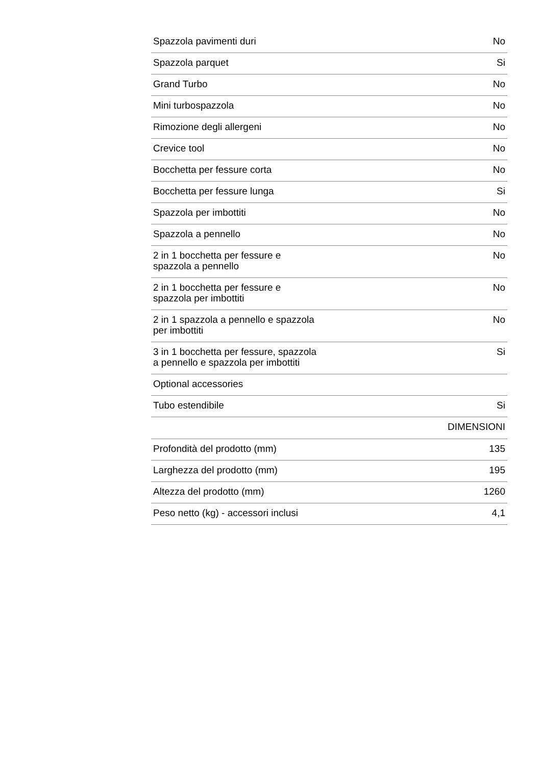| Spazzola pavimenti duri | No |
| Spazzola parquet | Si |
| Grand Turbo | No |
| Mini turbospazzola | No |
| Rimozione degli allergeni | No |
| Crevice tool | No |
| Bocchetta per fessure corta | No |
| Bocchetta per fessure lunga | Si |
| Spazzola per imbottiti | No |
| Spazzola a pennello | No |
| 2 in 1 bocchetta per fessure e spazzola a pennello | No |
| 2 in 1 bocchetta per fessure e spazzola per imbottiti | No |
| 2 in 1 spazzola a pennello e spazzola per imbottiti | No |
| 3 in 1 bocchetta per fessure, spazzola a pennello e spazzola per imbottiti | Si |
| Optional accessories | |
| Tubo estendibile | Si |
| | DIMENSIONI |
| Profondità del prodotto (mm) | 135 |
| Larghezza del prodotto (mm) | 195 |
| Altezza del prodotto (mm) | 1260 |
| Peso netto (kg) - accessori inclusi | 4,1 |